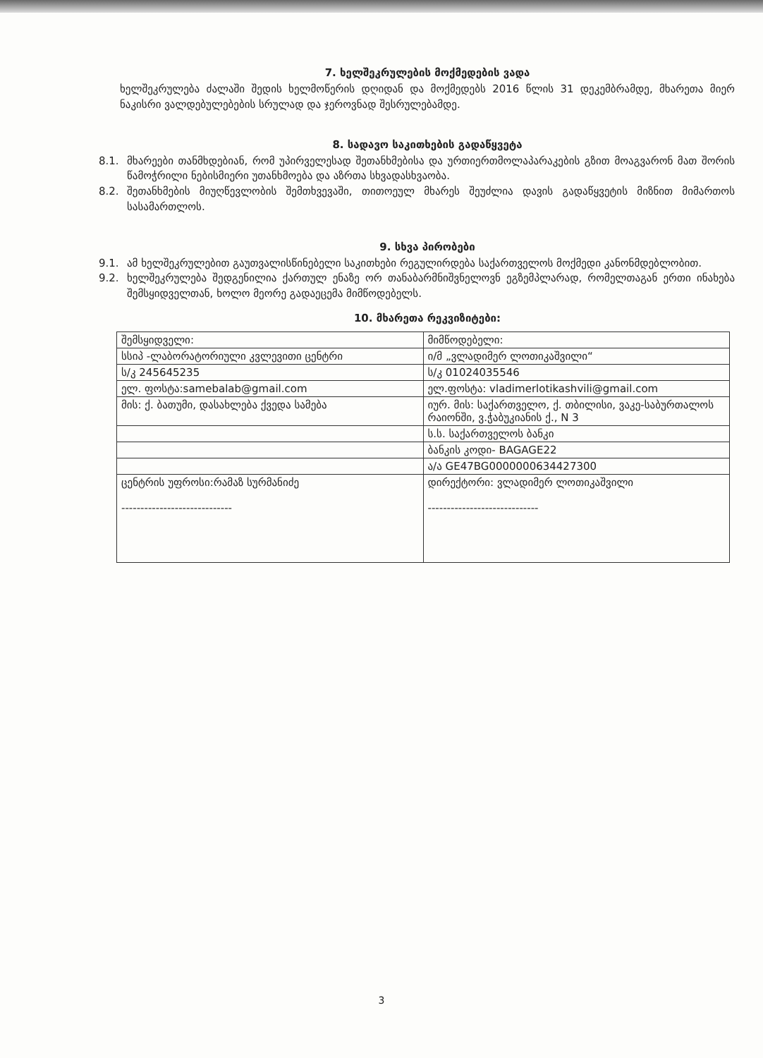7. ხელშეკრულების მოქმედების ვადა
ხელშეკრულება ძალაში შედის ხელმოწერის დღიდან და მოქმედებს 2016 წლის 31 დეკემბრამდე, მხარეთა მიერ ნაკისრი ვალდებულებების სრულად და ჯეროვნად შესრულებამდე.
8. სადავო საკითხების გადაწყვეტა
8.1. მხარეები თანმხდებიან, რომ უპირველესად შეთანხმებისა და ურთიერთმოლაპარაკების გზით მოაგვარონ მათ შორის წამოჭრილი ნებისმიერი უთანხმოება და აზრთა სხვადასხვაობა.
8.2. შეთანხმების მიუღწევლობის შემთხვევაში, თითოეულ მხარეს შეუძლია დავის გადაწყვეტის მიზნით მიმართოს სასამართლოს.
9. სხვა პირობები
9.1. ამ ხელშეკრულებით გაუთვალისწინებელი საკითხები რეგულირდება საქართველოს მოქმედი კანონმდებლობით.
9.2. ხელშეკრულება შედგენილია ქართულ ენაზე ორ თანაბარმნიშვნელოვნ ეგზემპლარად, რომელთაგან ერთი ინახება შემსყიდველთან, ხოლო მეორე გადაეცემა მიმწოდებელს.
10. მხარეთა რეკვიზიტები:
| შემსყიდველი: | მიმწოდებელი: |
| სსიპ -ლაბორატორიული კვლევითი ცენტრი | ი/მ „ვლადიმერ ლოთიკაშვილი“ |
| ს/კ 245645235 | ს/კ 01024035546 |
| ელ. ფოსტა:samebalab@gmail.com | ელ.ფოსტა: vladimerlotikashvili@gmail.com |
| მის: ქ. ბათუმი, დასახლება ქვედა სამება | იურ. მის: საქართველო, ქ. თბილისი, ვაკე-საბურთალოს რაიონში, ვ.ჭაბუკიანის ქ., N 3 |
| | ს.ს. საქართველოს ბანკი |
| | ბანკის კოდი- BAGAGE22 |
| | ა/ა GE47BG0000000634427300 |
| ცენტრის უფროსი:რამაზ სურმანიძე ----------------------------- | დირექტორი: ვლადიმერ ლოთიკაშვილი ----------------------------- |
3